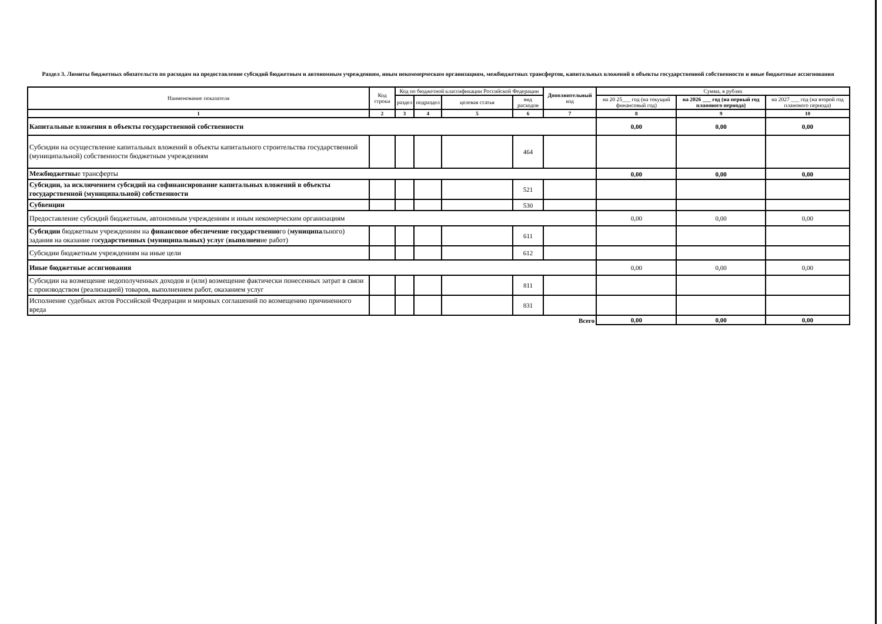Раздел 3. Лимиты бюджетных обязательств по расходам на предоставление субсидий бюджетным и автономным учреждениям, иным некоммерческим организациям, межбюджетных трансфертов, капитальных вложений в объекты государственной собственности и иные бюджетные ассигнования
| Наименование показателя | Код строки | Код по бюджетной классификации Российской Федерации | | | | Дополнительный код | Сумма, в рублях | | |
| --- | --- | --- | --- | --- | --- | --- | --- | --- | --- |
| | | раздел | подраздел | целевая статья | вид расходов | | на 20 25___ год (на текущий финансовый год) | на 2026 ___ год (на первый год планового периода) | на 2027 ___ год (на второй год планового периода) |
| 1 | 2 | 3 | 4 | 5 | 6 | 7 | 8 | 9 | 10 |
| Капитальные вложения в объекты государственной собственности | | | | | | | 0,00 | 0,00 | 0,00 |
| Субсидии на осуществление капитальных вложений в объекты капитального строительства государственной (муниципальной) собственности бюджетным учреждениям | | | | | 464 | | | | |
| Межбюджетны е трансферты | | | | | | | 0,00 | 0,00 | 0,00 |
| Субсидии, за исключением субсидий на софинансирование капитальных вложений в объекты государственной (муниципальной) собственности | | | | | 521 | | | | |
| Субвенции | | | | | 530 | | | | |
| Предоставление субсидий бюджетным, автономным учреждениям и иным некомерческим организациям | | | | | | | 0,00 | 0,00 | 0,00 |
| Субсидии бюджетным учреждениям на финансовое обеспечение государственно го ( муниципа льного) задания на оказание го сударственных (муниципальных) услуг ( выполнен ие работ) | | | | | 611 | | | | |
| Субсидии бюджетным учреждениям на иные цели | | | | | 612 | | | | |
| Иные бюджетные ассигнования | | | | | | | 0,00 | 0,00 | 0,00 |
| Субсидии на возмещение недополученных доходов и (или) возмещение фактически понесенных затрат в связи с производством (реализацией) товаров, выполнением работ, оказанием услуг | | | | | 811 | | | | |
| Исполнение судебных актов Российской Федерации и мировых соглашений по возмещению причиненного вреда | | | | | 831 | | | | |
| Всего | | | | | | | 0,00 | 0,00 | 0,00 |